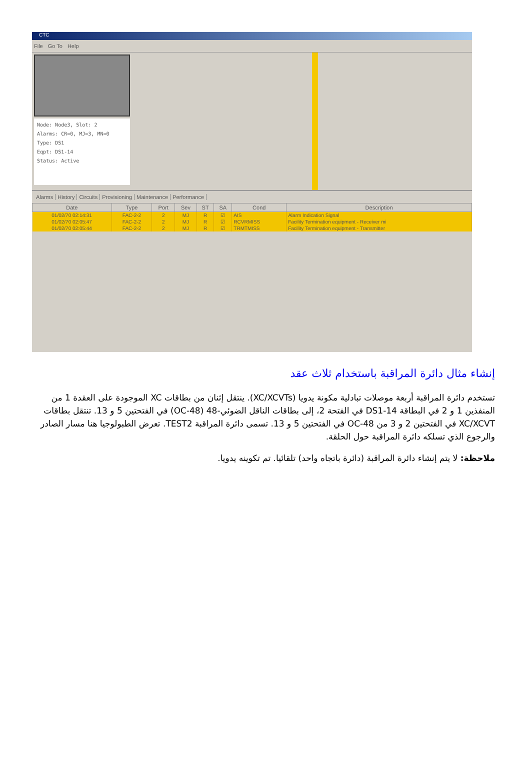CTC
File Go To Help
Node: Node3, Slot: 2
Alarms: CR=0, MJ=3, MN=0
Type: DS1
Eqpt: DS1-14
Status: Active
Alarms History Circuits Provisioning Maintenance Performance
| Date | Type | Port | Sev | ST | SA | Cond | Description |
| --- | --- | --- | --- | --- | --- | --- | --- |
| 01/02/70 02:14:31 | FAC-2-2 | 2 | MJ | R | ☑ | AIS | Alarm Indication Signal |
| 01/02/70 02:05:47 | FAC-2-2 | 2 | MJ | R | ☑ | RCVRMISS | Facility Termination equipment - Receiver mi |
| 01/02/70 02:05:44 | FAC-2-2 | 2 | MJ | R | ☑ | TRMTMISS | Facility Termination equipment - Transmitter |
إنشاء مثال دائرة المراقبة باستخدام ثلاث عقد
تستخدم دائرة المراقبة أربعة موصلات تبادلية مكونة يدويا (XC/XCVTs). ينتقل إثنان من بطاقات XC الموجودة على العقدة 1 من المنفذين 1 و 2 في البطاقة DS1-14 في الفتحة 2، إلى بطاقات الناقل الضوئي-48 (OC-48) في الفتحتين 5 و 13. تنتقل بطاقات XC/XCVT في الفتحتين 2 و 3 من OC-48 في الفتحتين 5 و 13. تسمى دائرة المراقبة TEST2. تعرض الطبولوجيا هنا مسار الصادر والرجوع الذي تسلكه دائرة المراقبة حول الحلقة.
ملاحظة: لا يتم إنشاء دائرة المراقبة (دائرة باتجاه واحد) تلقائيا. تم تكوينه يدويا.